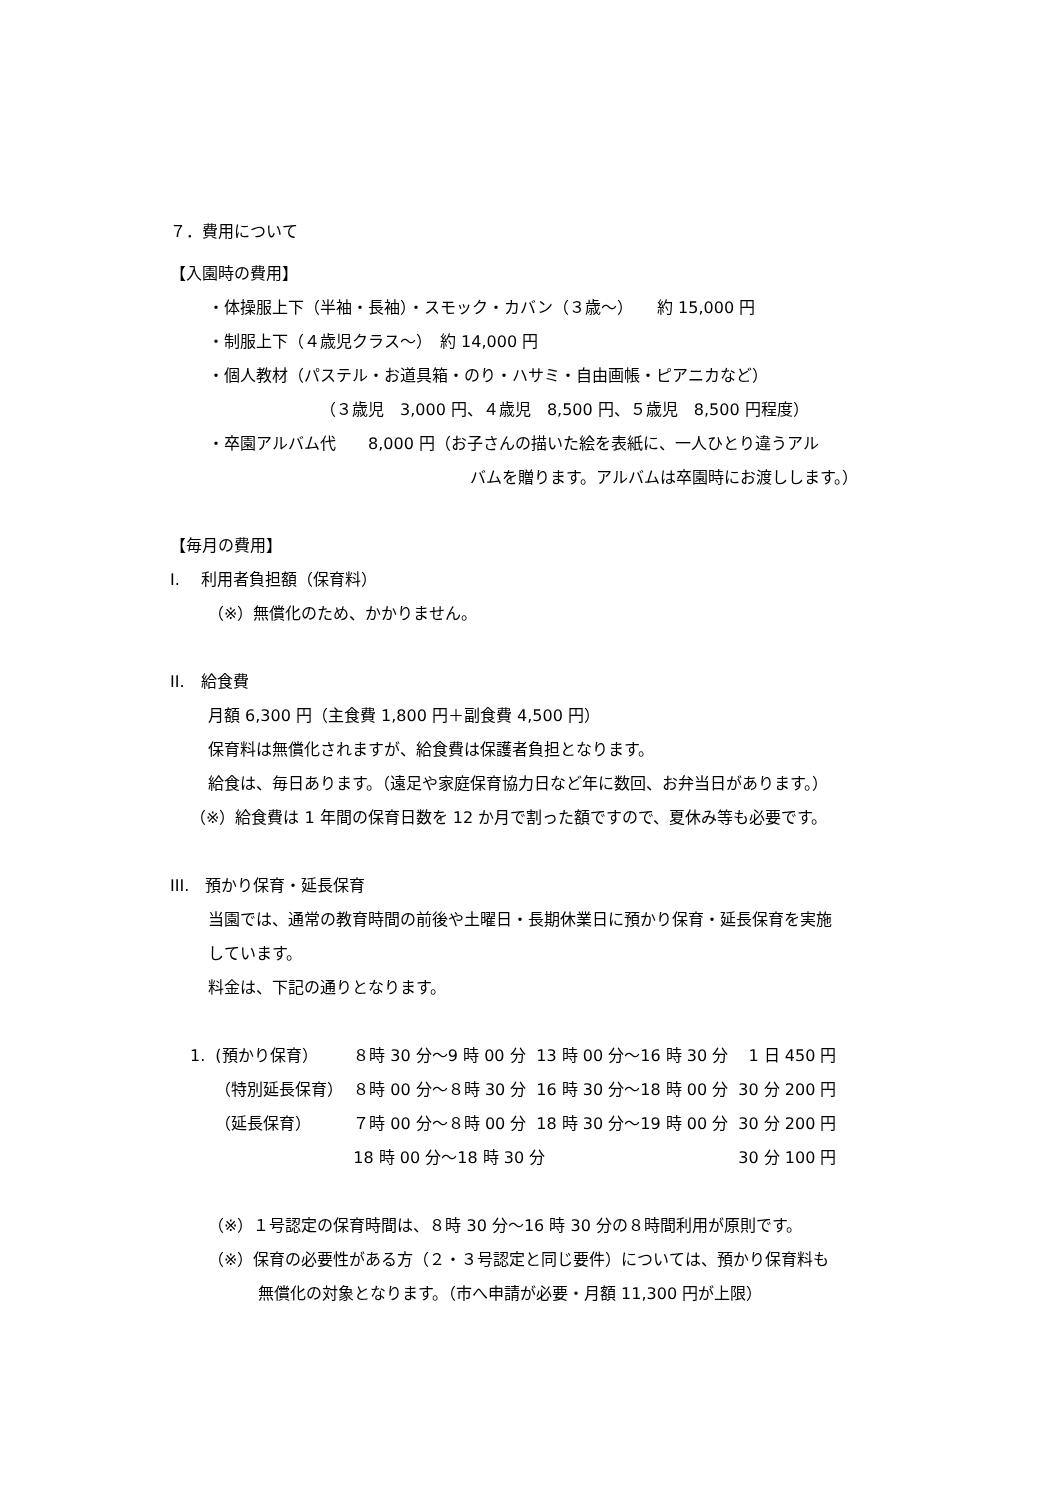７．費用について
【入園時の費用】
・体操服上下（半袖・長袖）・スモック・カバン（３歳～）　　約 15,000 円
・制服上下（４歳児クラス～）　約 14,000 円
・個人教材（パステル・お道具箱・のり・ハサミ・自由画帳・ピアニカなど）
（３歳児　3,000 円、４歳児　8,500 円、５歳児　8,500 円程度）
・卒園アルバム代　　8,000 円（お子さんの描いた絵を表紙に、一人ひとり違うアル
バムを贈ります。アルバムは卒園時にお渡しします。）
【毎月の費用】
I.　 利用者負担額（保育料）
（※）無償化のため、かかりません。
II.　給食費
月額 6,300 円（主食費 1,800 円＋副食費 4,500 円）
保育料は無償化されますが、給食費は保護者負担となります。
給食は、毎日あります。（遠足や家庭保育協力日など年に数回、お弁当日があります。）
（※）給食費は 1 年間の保育日数を 12 か月で割った額ですので、夏休み等も必要です。
III.　預かり保育・延長保育
当園では、通常の教育時間の前後や土曜日・長期休業日に預かり保育・延長保育を実施
しています。
料金は、下記の通りとなります。
| 1. | (預かり保育） | ８時 30 分～9 時 00 分 | 13 時 00 分～16 時 30 分 | 1 日 450 円 |
| | （特別延長保育） | ８時 00 分～８時 30 分 | 16 時 30 分～18 時 00 分 | 30 分 200 円 |
| | （延長保育） | ７時 00 分～８時 00 分 | 18 時 30 分～19 時 00 分 | 30 分 200 円 |
| | | 18 時 00 分～18 時 30 分 | | 30 分 100 円 |
（※）１号認定の保育時間は、８時 30 分～16 時 30 分の８時間利用が原則です。
（※）保育の必要性がある方（２・３号認定と同じ要件）については、預かり保育料も
無償化の対象となります。（市へ申請が必要・月額 11,300 円が上限）